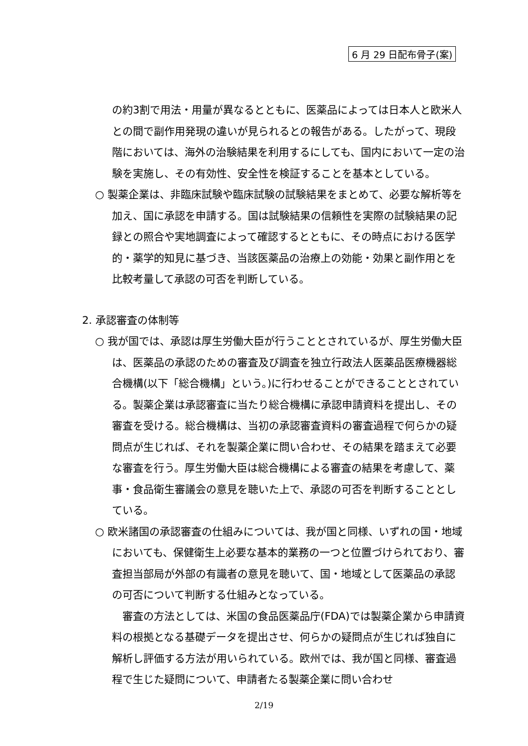6 月 29 日配布骨子(案)
の約3割で用法・用量が異なるとともに、医薬品によっては日本人と欧米人との間で副作用発現の違いが見られるとの報告がある。したがって、現段階においては、海外の治験結果を利用するにしても、国内において一定の治験を実施し、その有効性、安全性を検証することを基本としている。
○ 製薬企業は、非臨床試験や臨床試験の試験結果をまとめて、必要な解析等を加え、国に承認を申請する。国は試験結果の信頼性を実際の試験結果の記録との照合や実地調査によって確認するとともに、その時点における医学的・薬学的知見に基づき、当該医薬品の治療上の効能・効果と副作用とを比較考量して承認の可否を判断している。
2. 承認審査の体制等
○ 我が国では、承認は厚生労働大臣が行うこととされているが、厚生労働大臣は、医薬品の承認のための審査及び調査を独立行政法人医薬品医療機器総合機構(以下「総合機構」という。)に行わせることができることとされている。製薬企業は承認審査に当たり総合機構に承認申請資料を提出し、その審査を受ける。総合機構は、当初の承認審査資料の審査過程で何らかの疑問点が生じれば、それを製薬企業に問い合わせ、その結果を踏まえて必要な審査を行う。厚生労働大臣は総合機構による審査の結果を考慮して、薬事・食品衛生審議会の意見を聴いた上で、承認の可否を判断することとしている。
○ 欧米諸国の承認審査の仕組みについては、我が国と同様、いずれの国・地域においても、保健衛生上必要な基本的業務の一つと位置づけられており、審査担当部局が外部の有識者の意見を聴いて、国・地域として医薬品の承認の可否について判断する仕組みとなっている。
審査の方法としては、米国の食品医薬品庁(FDA)では製薬企業から申請資料の根拠となる基礎データを提出させ、何らかの疑問点が生じれば独自に解析し評価する方法が用いられている。欧州では、我が国と同様、審査過程で生じた疑問について、申請者たる製薬企業に問い合わせ
2/19